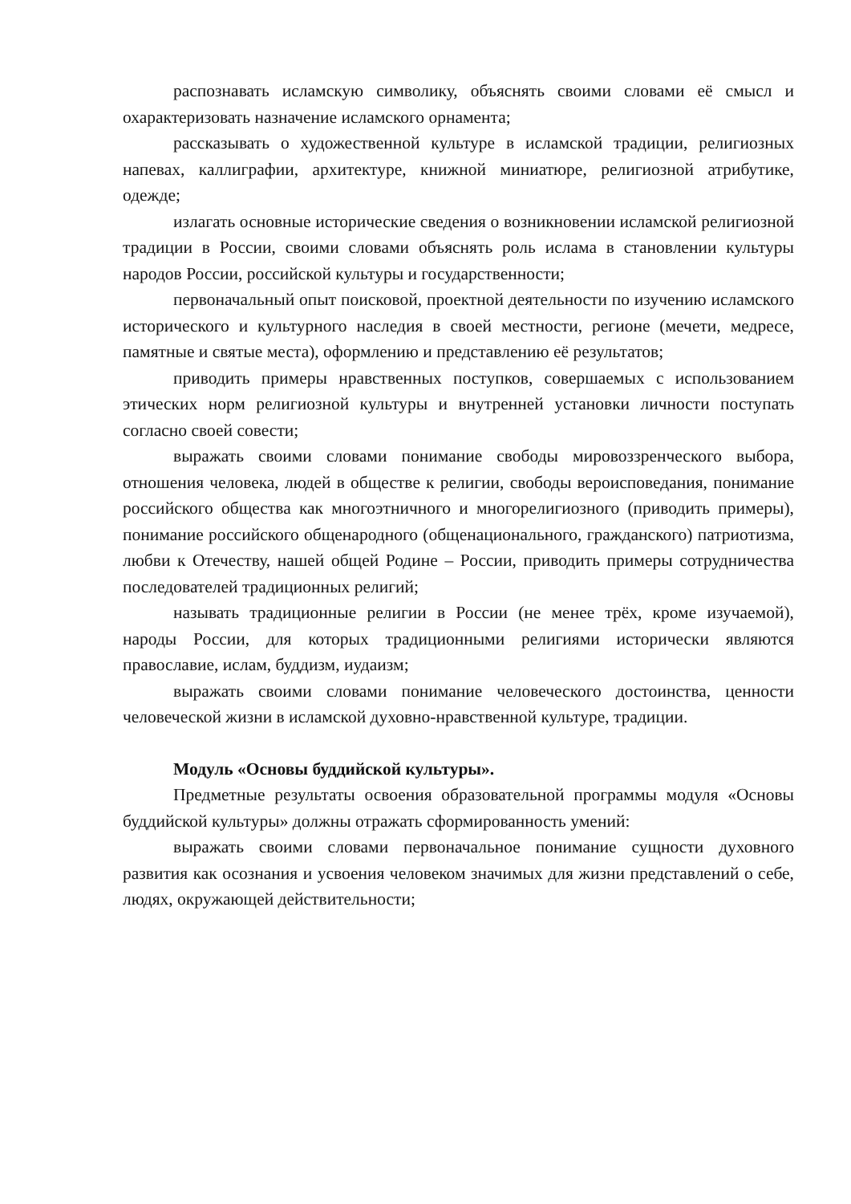распознавать исламскую символику, объяснять своими словами её смысл и охарактеризовать назначение исламского орнамента;
рассказывать о художественной культуре в исламской традиции, религиозных напевах, каллиграфии, архитектуре, книжной миниатюре, религиозной атрибутике, одежде;
излагать основные исторические сведения о возникновении исламской религиозной традиции в России, своими словами объяснять роль ислама в становлении культуры народов России, российской культуры и государственности;
первоначальный опыт поисковой, проектной деятельности по изучению исламского исторического и культурного наследия в своей местности, регионе (мечети, медресе, памятные и святые места), оформлению и представлению её результатов;
приводить примеры нравственных поступков, совершаемых с использованием этических норм религиозной культуры и внутренней установки личности поступать согласно своей совести;
выражать своими словами понимание свободы мировоззренческого выбора, отношения человека, людей в обществе к религии, свободы вероисповедания, понимание российского общества как многоэтничного и многорелигиозного (приводить примеры), понимание российского общенародного (общенационального, гражданского) патриотизма, любви к Отечеству, нашей общей Родине – России, приводить примеры сотрудничества последователей традиционных религий;
называть традиционные религии в России (не менее трёх, кроме изучаемой), народы России, для которых традиционными религиями исторически являются православие, ислам, буддизм, иудаизм;
выражать своими словами понимание человеческого достоинства, ценности человеческой жизни в исламской духовно-нравственной культуре, традиции.
Модуль «Основы буддийской культуры».
Предметные результаты освоения образовательной программы модуля «Основы буддийской культуры» должны отражать сформированность умений:
выражать своими словами первоначальное понимание сущности духовного развития как осознания и усвоения человеком значимых для жизни представлений о себе, людях, окружающей действительности;